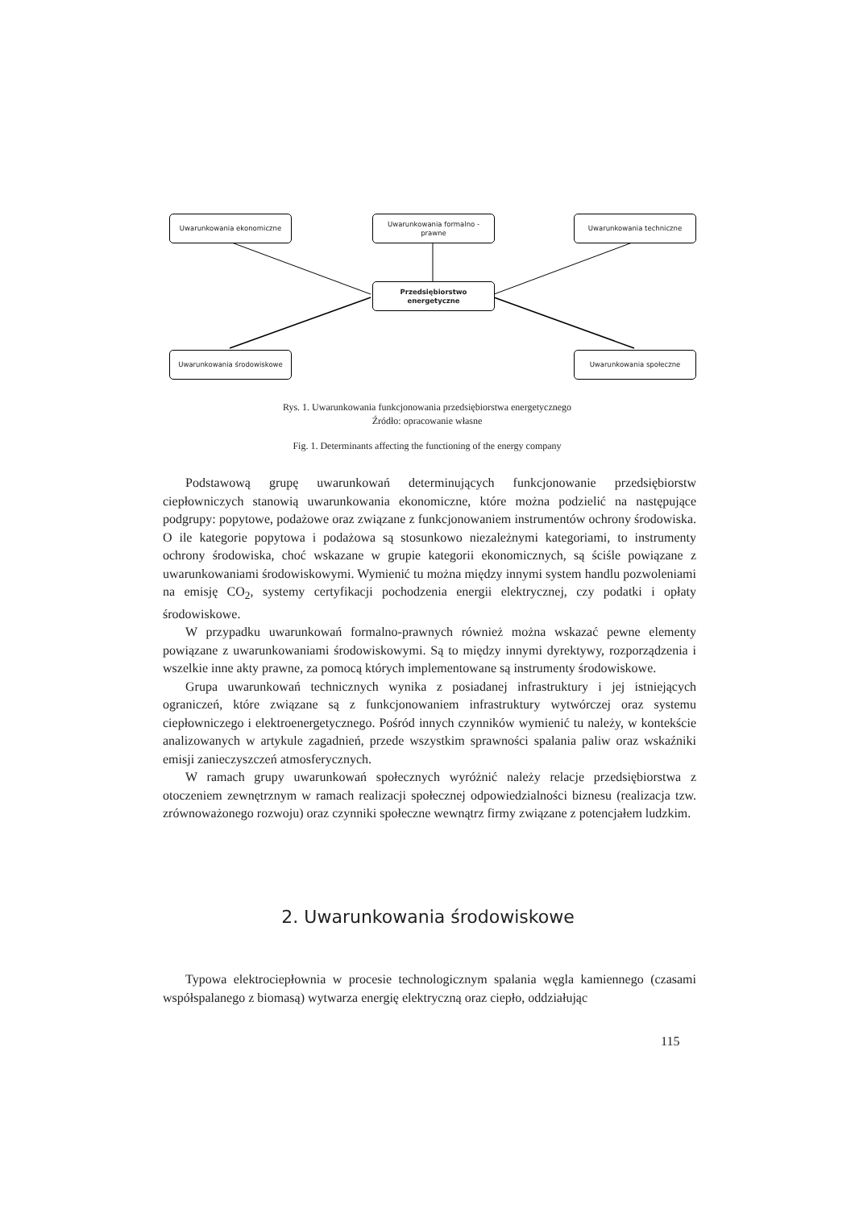Uwarunkowania ekonomiczne
Uwarunkowania formalno -
prawne
Uwarunkowania techniczne
Przedsiębiorstwo
energetyczne
Uwarunkowania środowiskowe Uwarunkowania społeczne
Rys. 1. Uwarunkowania funkcjonowania przedsiębiorstwa energetycznego
Źródło: opracowanie własne
Fig. 1. Determinants affecting the functioning of the energy company
Podstawową grupę uwarunkowań determinujących funkcjonowanie przedsiębiorstw ciepłowniczych stanowią uwarunkowania ekonomiczne, które można podzielić na następujące podgrupy: popytowe, podażowe oraz związane z funkcjonowaniem instrumentów ochrony środowiska. O ile kategorie popytowa i podażowa są stosunkowo niezależnymi kategoriami, to instrumenty ochrony środowiska, choć wskazane w grupie kategorii ekonomicznych, są ściśle powiązane z uwarunkowaniami środowiskowymi. Wymienić tu można między innymi system handlu pozwoleniami na emisję CO<sub>2</sub>, systemy certyfikacji pochodzenia energii elektrycznej, czy podatki i opłaty środowiskowe.
W przypadku uwarunkowań formalno-prawnych również można wskazać pewne elementy powiązane z uwarunkowaniami środowiskowymi. Są to między innymi dyrektywy, rozporządzenia i wszelkie inne akty prawne, za pomocą których implementowane są instrumenty środowiskowe.
Grupa uwarunkowań technicznych wynika z posiadanej infrastruktury i jej istniejących ograniczeń, które związane są z funkcjonowaniem infrastruktury wytwórczej oraz systemu ciepłowniczego i elektroenergetycznego. Pośród innych czynników wymienić tu należy, w kontekście analizowanych w artykule zagadnień, przede wszystkim sprawności spalania paliw oraz wskaźniki emisji zanieczyszczeń atmosferycznych.
W ramach grupy uwarunkowań społecznych wyróżnić należy relacje przedsiębiorstwa z otoczeniem zewnętrznym w ramach realizacji społecznej odpowiedzialności biznesu (realizacja tzw. zrównoważonego rozwoju) oraz czynniki społeczne wewnątrz firmy związane z potencjałem ludzkim.
2. Uwarunkowania środowiskowe
Typowa elektrociepłownia w procesie technologicznym spalania węgla kamiennego (czasami współspalanego z biomasą) wytwarza energię elektryczną oraz ciepło, oddziałując
115